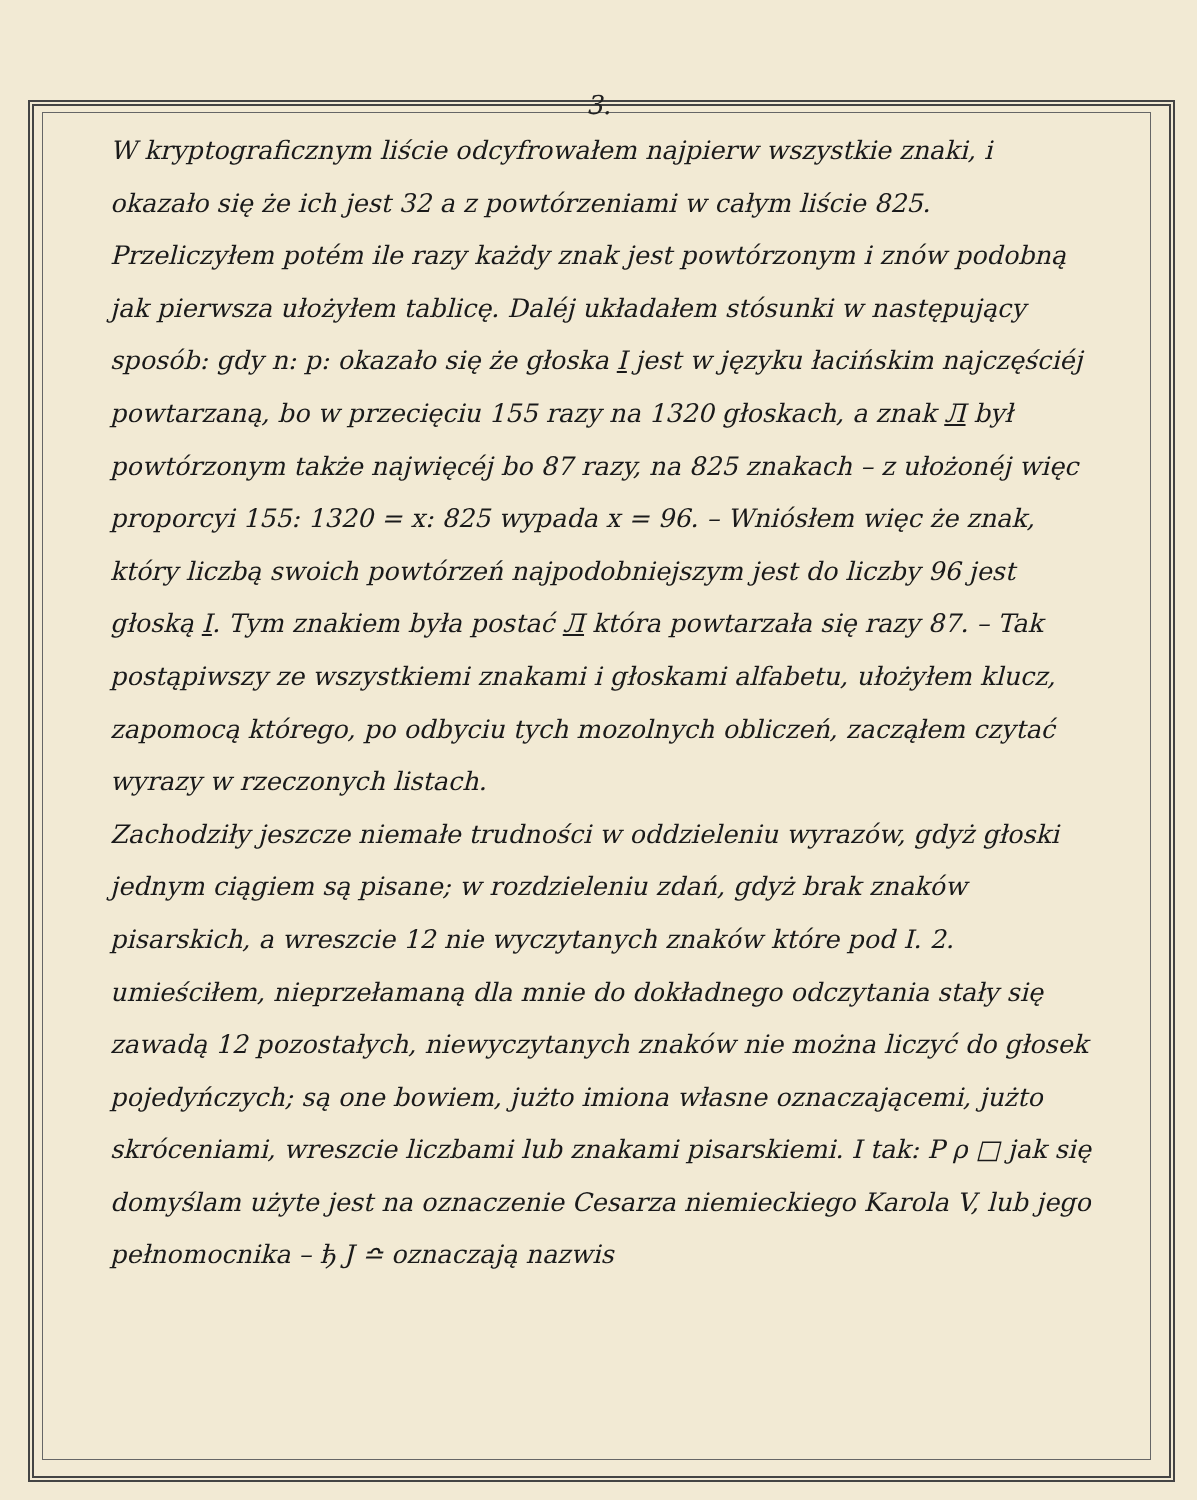3.
W kryptograficznym liście odcyfrowałem najpierw wszystkie znaki, i okazało się że ich jest 32 a z powtórzeniami w całym liście 825. Przeliczyłem potém ile razy każdy znak jest powtórzonym i znów podobną jak pierwsza ułożyłem tablicę. Daléj układałem stósunki w następujący sposób: gdy n: p: okazało się że głoska I jest w języku łacińskim najczęściéj powtarzaną, bo w przecięciu 155 razy na 1320 głoskach, a znak Л był powtórzonym także najwięcéj bo 87 razy, na 825 znakach – z ułożonéj więc proporcyi 155: 1320 = x: 825 wypada x = 96. – Wniósłem więc że znak, który liczbą swoich powtórzeń najpodobniejszym jest do liczby 96 jest głoską I. Tym znakiem była postać Л która powtarzała się razy 87. – Tak postąpiwszy ze wszystkiemi znakami i głoskami alfabetu, ułożyłem klucz, zapomocą którego, po odbyciu tych mozolnych obliczeń, zacząłem czytać wyrazy w rzeczonych listach.
Zachodziły jeszcze niemałe trudności w oddzieleniu wyrazów, gdyż głoski jednym ciągiem są pisane; w rozdzieleniu zdań, gdyż brak znaków pisarskich, a wreszcie 12 nie wyczytanych znaków które pod I. 2. umieściłem, nieprzełamaną dla mnie do dokładnego odczytania stały się zawadą 12 pozostałych, niewyczytanych znaków nie można liczyć do głosek pojedyńczych; są one bowiem, jużto imiona własne oznaczającemi, jużto skróceniami, wreszcie liczbami lub znakami pisarskiemi. I tak: P ρ □ jak się domyślam użyte jest na oznaczenie Cesarza niemieckiego Karola V, lub jego pełnomocnika – ђ Ј ≏ oznaczają nazwis